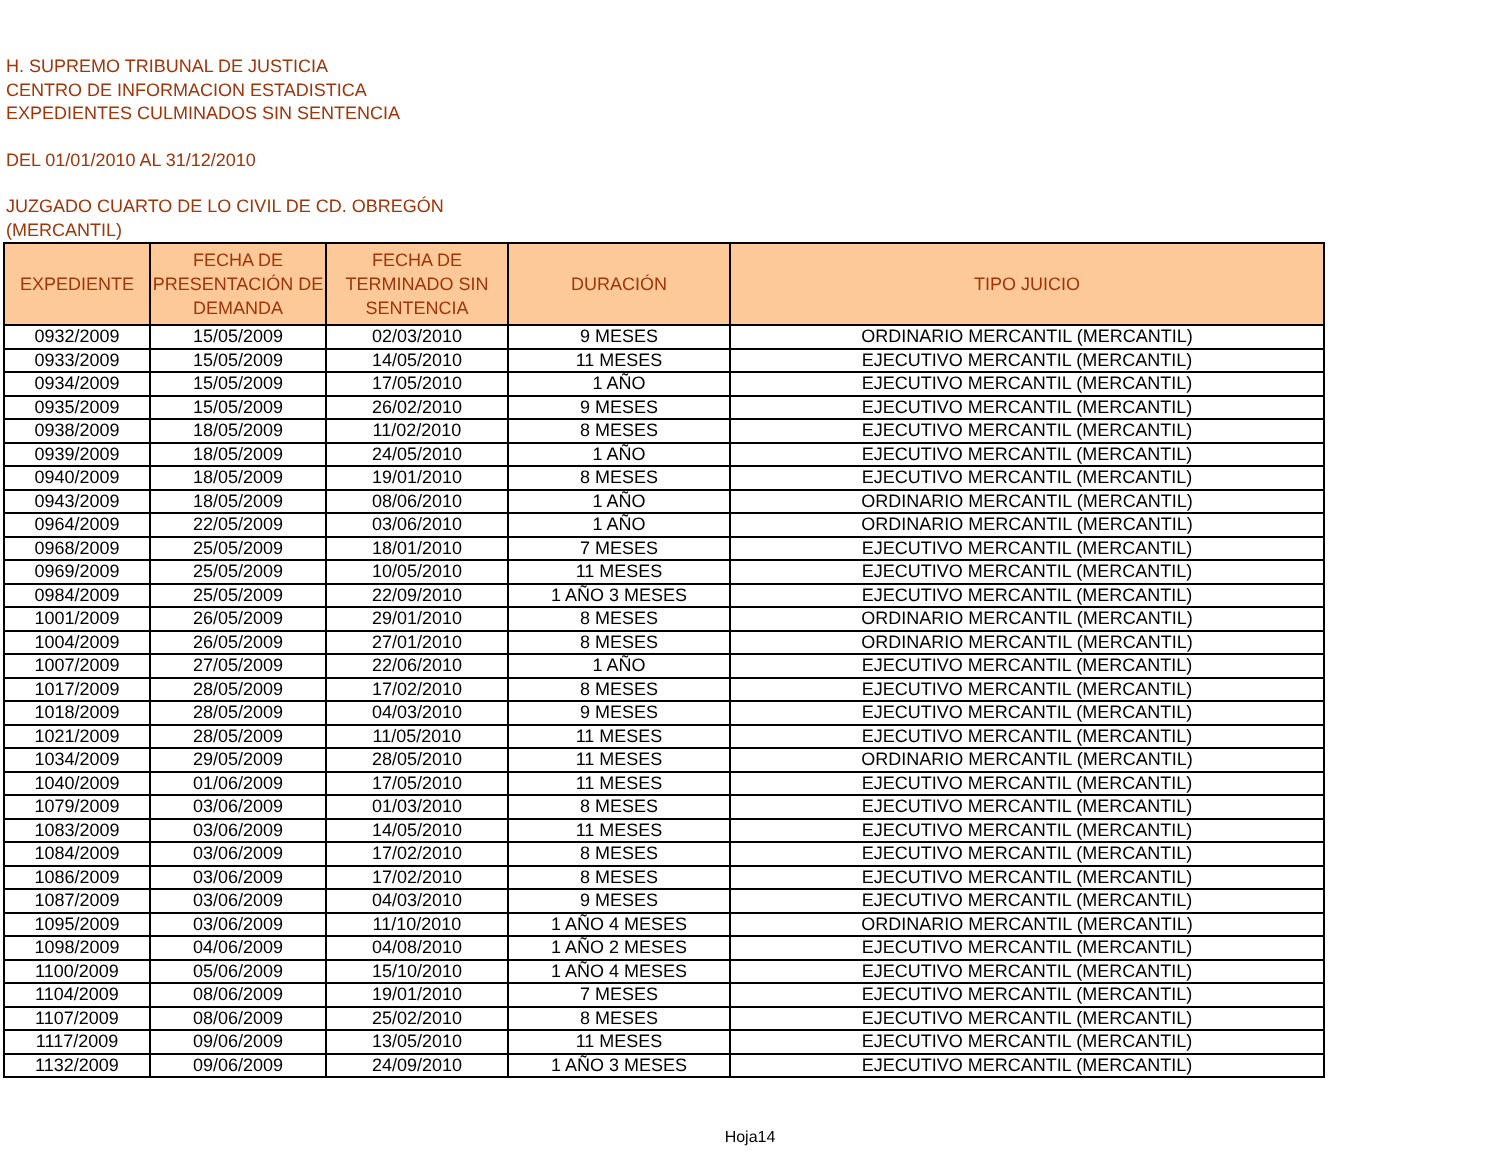H. SUPREMO TRIBUNAL DE JUSTICIA
CENTRO DE INFORMACION ESTADISTICA
EXPEDIENTES CULMINADOS SIN SENTENCIA
DEL 01/01/2010 AL 31/12/2010
JUZGADO CUARTO DE LO CIVIL DE CD. OBREGÓN
(MERCANTIL)
| EXPEDIENTE | FECHA DE PRESENTACIÓN DE DEMANDA | FECHA DE TERMINADO SIN SENTENCIA | DURACIÓN | TIPO JUICIO |
| --- | --- | --- | --- | --- |
| 0932/2009 | 15/05/2009 | 02/03/2010 | 9 MESES | ORDINARIO MERCANTIL (MERCANTIL) |
| 0933/2009 | 15/05/2009 | 14/05/2010 | 11 MESES | EJECUTIVO MERCANTIL (MERCANTIL) |
| 0934/2009 | 15/05/2009 | 17/05/2010 | 1 AÑO | EJECUTIVO MERCANTIL (MERCANTIL) |
| 0935/2009 | 15/05/2009 | 26/02/2010 | 9 MESES | EJECUTIVO MERCANTIL (MERCANTIL) |
| 0938/2009 | 18/05/2009 | 11/02/2010 | 8 MESES | EJECUTIVO MERCANTIL (MERCANTIL) |
| 0939/2009 | 18/05/2009 | 24/05/2010 | 1 AÑO | EJECUTIVO MERCANTIL (MERCANTIL) |
| 0940/2009 | 18/05/2009 | 19/01/2010 | 8 MESES | EJECUTIVO MERCANTIL (MERCANTIL) |
| 0943/2009 | 18/05/2009 | 08/06/2010 | 1 AÑO | ORDINARIO MERCANTIL (MERCANTIL) |
| 0964/2009 | 22/05/2009 | 03/06/2010 | 1 AÑO | ORDINARIO MERCANTIL (MERCANTIL) |
| 0968/2009 | 25/05/2009 | 18/01/2010 | 7 MESES | EJECUTIVO MERCANTIL (MERCANTIL) |
| 0969/2009 | 25/05/2009 | 10/05/2010 | 11 MESES | EJECUTIVO MERCANTIL (MERCANTIL) |
| 0984/2009 | 25/05/2009 | 22/09/2010 | 1 AÑO 3 MESES | EJECUTIVO MERCANTIL (MERCANTIL) |
| 1001/2009 | 26/05/2009 | 29/01/2010 | 8 MESES | ORDINARIO MERCANTIL (MERCANTIL) |
| 1004/2009 | 26/05/2009 | 27/01/2010 | 8 MESES | ORDINARIO MERCANTIL (MERCANTIL) |
| 1007/2009 | 27/05/2009 | 22/06/2010 | 1 AÑO | EJECUTIVO MERCANTIL (MERCANTIL) |
| 1017/2009 | 28/05/2009 | 17/02/2010 | 8 MESES | EJECUTIVO MERCANTIL (MERCANTIL) |
| 1018/2009 | 28/05/2009 | 04/03/2010 | 9 MESES | EJECUTIVO MERCANTIL (MERCANTIL) |
| 1021/2009 | 28/05/2009 | 11/05/2010 | 11 MESES | EJECUTIVO MERCANTIL (MERCANTIL) |
| 1034/2009 | 29/05/2009 | 28/05/2010 | 11 MESES | ORDINARIO MERCANTIL (MERCANTIL) |
| 1040/2009 | 01/06/2009 | 17/05/2010 | 11 MESES | EJECUTIVO MERCANTIL (MERCANTIL) |
| 1079/2009 | 03/06/2009 | 01/03/2010 | 8 MESES | EJECUTIVO MERCANTIL (MERCANTIL) |
| 1083/2009 | 03/06/2009 | 14/05/2010 | 11 MESES | EJECUTIVO MERCANTIL (MERCANTIL) |
| 1084/2009 | 03/06/2009 | 17/02/2010 | 8 MESES | EJECUTIVO MERCANTIL (MERCANTIL) |
| 1086/2009 | 03/06/2009 | 17/02/2010 | 8 MESES | EJECUTIVO MERCANTIL (MERCANTIL) |
| 1087/2009 | 03/06/2009 | 04/03/2010 | 9 MESES | EJECUTIVO MERCANTIL (MERCANTIL) |
| 1095/2009 | 03/06/2009 | 11/10/2010 | 1 AÑO 4 MESES | ORDINARIO MERCANTIL (MERCANTIL) |
| 1098/2009 | 04/06/2009 | 04/08/2010 | 1 AÑO 2 MESES | EJECUTIVO MERCANTIL (MERCANTIL) |
| 1100/2009 | 05/06/2009 | 15/10/2010 | 1 AÑO 4 MESES | EJECUTIVO MERCANTIL (MERCANTIL) |
| 1104/2009 | 08/06/2009 | 19/01/2010 | 7 MESES | EJECUTIVO MERCANTIL (MERCANTIL) |
| 1107/2009 | 08/06/2009 | 25/02/2010 | 8 MESES | EJECUTIVO MERCANTIL (MERCANTIL) |
| 1117/2009 | 09/06/2009 | 13/05/2010 | 11 MESES | EJECUTIVO MERCANTIL (MERCANTIL) |
| 1132/2009 | 09/06/2009 | 24/09/2010 | 1 AÑO 3 MESES | EJECUTIVO MERCANTIL (MERCANTIL) |
Hoja14